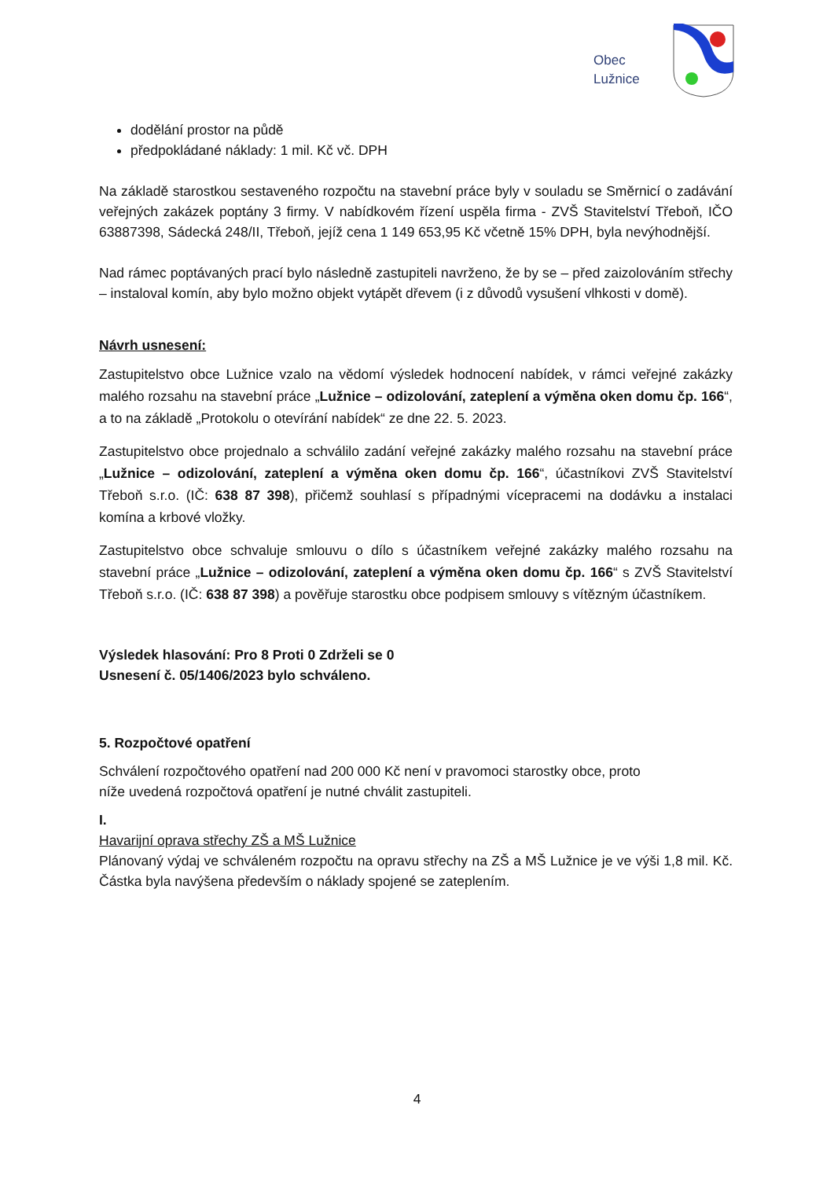Obec
Lužnice
dodělání prostor na půdě
předpokládané náklady: 1 mil. Kč vč. DPH
Na základě starostkou sestaveného rozpočtu na stavební práce byly v souladu se Směrnicí o zadávání veřejných zakázek poptány 3 firmy. V nabídkovém řízení uspěla firma - ZVŠ Stavitelství Třeboň, IČO 63887398, Sádecká 248/II, Třeboň, jejíž cena 1 149 653,95 Kč včetně 15% DPH, byla nevýhodnější.
Nad rámec poptávaných prací bylo následně zastupiteli navrženo, že by se – před zaizolováním střechy – instaloval komín, aby bylo možno objekt vytápět dřevem (i z důvodů vysušení vlhkosti v domě).
Návrh usnesení:
Zastupitelstvo obce Lužnice vzalo na vědomí výsledek hodnocení nabídek, v rámci veřejné zakázky malého rozsahu na stavební práce „Lužnice – odizolování, zateplení a výměna oken domu čp. 166“, a to na základě „Protokolu o otevírání nabídek“ ze dne 22. 5. 2023.
Zastupitelstvo obce projednalo a schválilo zadání veřejné zakázky malého rozsahu na stavební práce „Lužnice – odizolování, zateplení a výměna oken domu čp. 166“, účastníkovi ZVŠ Stavitelství Třeboň s.r.o. (IČ: 638 87 398), přičemž souhlasí s případnými vícepracemi na dodávku a instalaci komína a krbové vložky.
Zastupitelstvo obce schvaluje smlouvu o dílo s účastníkem veřejné zakázky malého rozsahu na stavební práce „Lužnice – odizolování, zateplení a výměna oken domu čp. 166“ s ZVŠ Stavitelství Třeboň s.r.o. (IČ: 638 87 398) a pověřuje starostku obce podpisem smlouvy s vítězným účastníkem.
Výsledek hlasování: Pro 8 Proti 0 Zdrželi se 0
Usnesení č. 05/1406/2023 bylo schváleno.
5. Rozpočtové opatření
Schválení rozpočtového opatření nad 200 000 Kč není v pravomoci starostky obce, proto
níže uvedená rozpočtová opatření je nutné chválit zastupiteli.
I.
Havarijní oprava střechy ZŠ a MŠ Lužnice
Plánovaný výdaj ve schváleném rozpočtu na opravu střechy na ZŠ a MŠ Lužnice je ve výši 1,8 mil. Kč. Částka byla navýšena především o náklady spojené se zateplením.
4